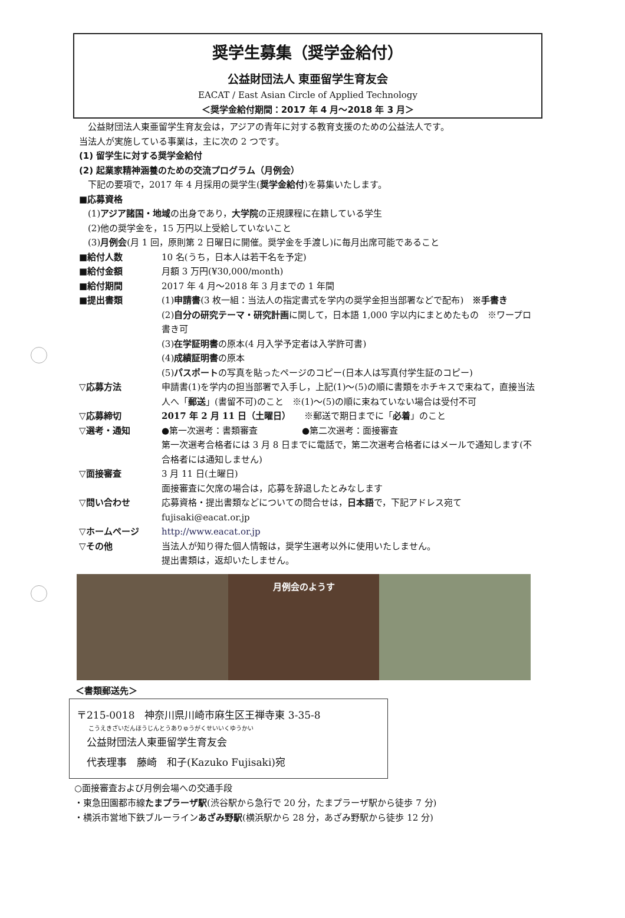奨学生募集（奨学金給付）
公益財団法人 東亜留学生育友会
EACAT / East Asian Circle of Applied Technology
＜奨学金給付期間：2017 年 4 月～2018 年 3 月＞
　公益財団法人東亜留学生育友会は，アジアの青年に対する教育支援のための公益法人です。
当法人が実施している事業は，主に次の 2 つです。
(1) 留学生に対する奨学金給付
(2) 起業家精神涵養のための交流プログラム（月例会）
　下記の要項で，2017 年 4 月採用の奨学生(奨学金給付)を募集いたします。
■応募資格
　(1)アジア諸国・地域の出身であり，大学院の正規課程に在籍している学生
　(2)他の奨学金を，15 万円以上受給していないこと
　(3)月例会(月 1 回，原則第 2 日曜日に開催。奨学金を手渡し)に毎月出席可能であること
■給付人数 10 名(うち，日本人は若干名を予定)
■給付金額 月額 3 万円(¥30,000/month)
■給付期間 2017 年 4 月～2018 年 3 月までの 1 年間
■提出書類 (1)申請書(3 枚一組：当法人の指定書式を学内の奨学金担当部署などで配布)　※手書き
(2)自分の研究テーマ・研究計画に関して，日本語 1,000 字以内にまとめたもの　※ワープロ書き可
(3)在学証明書の原本(4 月入学予定者は入学許可書)
(4)成績証明書の原本
(5)パスポートの写真を貼ったページのコピー(日本人は写真付学生証のコピー)
▽応募方法 申請書(1)を学内の担当部署で入手し，上記(1)～(5)の順に書類をホチキスで束ねて，直接当法人へ「郵送」(書留不可)のこと　※(1)～(5)の順に束ねていない場合は受付不可
▽応募締切 2017 年 2 月 11 日（土曜日）　　※郵送で期日までに「必着」のこと
▽選考・通知 ●第一次選考：書類審査　　　　　●第二次選考：面接審査
第一次選考合格者には 3 月 8 日までに電話で，第二次選考合格者にはメールで通知します(不合格者には通知しません)
▽面接審査 3 月 11 日(土曜日)
面接審査に欠席の場合は，応募を辞退したとみなします
▽問い合わせ 応募資格・提出書類などについての問合せは，日本語で，下記アドレス宛て
fujisaki@eacat.or.jp
▽ホームページ http://www.eacat.or.jp
▽その他 当法人が知り得た個人情報は，奨学生選考以外に使用いたしません。
提出書類は，返却いたしません。
月例会のようす
＜書類郵送先＞
〒215-0018　神奈川県川崎市麻生区王禅寺東 3-35-8
こうえきざいだんほうじんとうありゅうがくせいいくゆうかい
　公益財団法人東亜留学生育友会
　代表理事　藤崎　和子(Kazuko Fujisaki)宛
○面接審査および月例会場への交通手段
・東急田園都市線たまプラーザ駅(渋谷駅から急行で 20 分，たまプラーザ駅から徒歩 7 分)
・横浜市営地下鉄ブルーラインあざみ野駅(横浜駅から 28 分，あざみ野駅から徒歩 12 分)